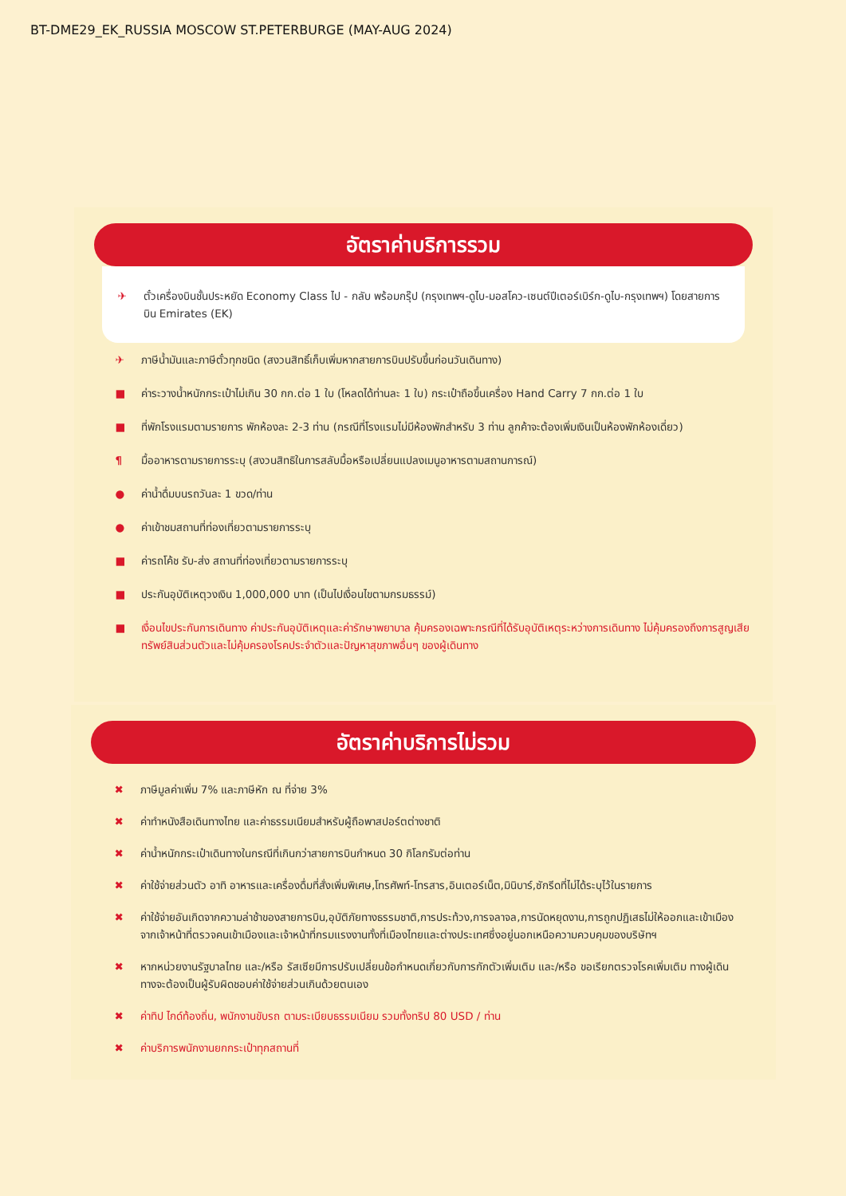BT-DME29_EK_RUSSIA MOSCOW ST.PETERBURGE (MAY-AUG 2024)
อัตราค่าบริการรวม
✈ ตั๋วเครื่องบินชั้นประหยัด Economy Class ไป - กลับ พร้อมกรุ๊ป (กรุงเทพฯ-ดูไบ-มอสโคว-เซนต์ปีเตอร์เบิร์ก-ดูไบ-กรุงเทพฯ) โดยสายการบิน Emirates (EK)
✈ ภาษีน้ำมันและภาษีตั๋วทุกชนิด (สงวนสิทธิ์เก็บเพิ่มหากสายการบินปรับขึ้นก่อนวันเดินทาง)
■ ค่าระวางน้ำหนักกระเป๋าไม่เกิน 30 กก.ต่อ 1 ใบ (โหลดได้ท่านละ 1 ใบ) กระเป๋าถือขึ้นเครื่อง Hand Carry 7 กก.ต่อ 1 ใบ
■ ที่พักโรงแรมตามรายการ พักห้องละ 2-3 ท่าน (กรณีที่โรงแรมไม่มีห้องพักสำหรับ 3 ท่าน ลูกค้าจะต้องเพิ่มเงินเป็นห้องพักห้องเดี่ยว)
¶ มื้ออาหารตามรายการระบุ (สงวนสิทธิในการสลับมื้อหรือเปลี่ยนแปลงเมนูอาหารตามสถานการณ์)
● ค่าน้ำดื่มบนรถวันละ 1 ขวด/ท่าน
● ค่าเข้าชมสถานที่ท่องเที่ยวตามรายการระบุ
■ ค่ารถโค้ช รับ-ส่ง สถานที่ท่องเที่ยวตามรายการระบุ
■ ประกันอุบัติเหตุวงเงิน 1,000,000 บาท (เป็นไปเงื่อนไขตามกรมธรรม์)
■ เงื่อนไขประกันการเดินทาง ค่าประกันอุบัติเหตุและค่ารักษาพยาบาล คุ้มครองเฉพาะกรณีที่ได้รับอุบัติเหตุระหว่างการเดินทาง ไม่คุ้มครองถึงการสูญเสียทรัพย์สินส่วนตัวและไม่คุ้มครองโรคประจำตัวและปัญหาสุขภาพอื่นๆ ของผู้เดินทาง
อัตราค่าบริการไม่รวม
✖ ภาษีมูลค่าเพิ่ม 7% และภาษีหัก ณ ที่จ่าย 3%
✖ ค่าทำหนังสือเดินทางไทย และค่าธรรมเนียมสำหรับผู้ถือพาสปอร์ตต่างชาติ
✖ ค่าน้ำหนักกระเป๋าเดินทางในกรณีที่เกินกว่าสายการบินกำหนด 30 กิโลกรัมต่อท่าน
✖ ค่าใช้จ่ายส่วนตัว อาทิ อาหารและเครื่องดื่มที่สั่งเพิ่มพิเศษ,โทรศัพท์-โทรสาร,อินเตอร์เน็ต,มินิบาร์,ซักรีดที่ไม่ได้ระบุไว้ในรายการ
✖ ค่าใช้จ่ายอันเกิดจากความล่าช้าของสายการบิน,อุบัติภัยทางธรรมชาติ,การประท้วง,การจลาจล,การนัดหยุดงาน,การถูกปฏิเสธไม่ให้ออกและเข้าเมืองจากเจ้าหน้าที่ตรวจคนเข้าเมืองและเจ้าหน้าที่กรมแรงงานทั้งที่เมืองไทยและต่างประเทศซึ่งอยู่นอกเหนือความควบคุมของบริษัทฯ
✖ หากหน่วยงานรัฐบาลไทย และ/หรือ รัสเซียมีการปรับเปลี่ยนข้อกำหนดเกี่ยวกับการกักตัวเพิ่มเติม และ/หรือ ขอเรียกตรวจโรคเพิ่มเติม ทางผู้เดินทางจะต้องเป็นผู้รับผิดชอบค่าใช้จ่ายส่วนเกินด้วยตนเอง
✖ ค่าทิป ไกด์ท้องถิ่น, พนักงานขับรถ ตามระเบียบธรรมเนียม รวมทั้งทริป 80 USD / ท่าน
✖ ค่าบริการพนักงานยกกระเป๋าทุกสถานที่